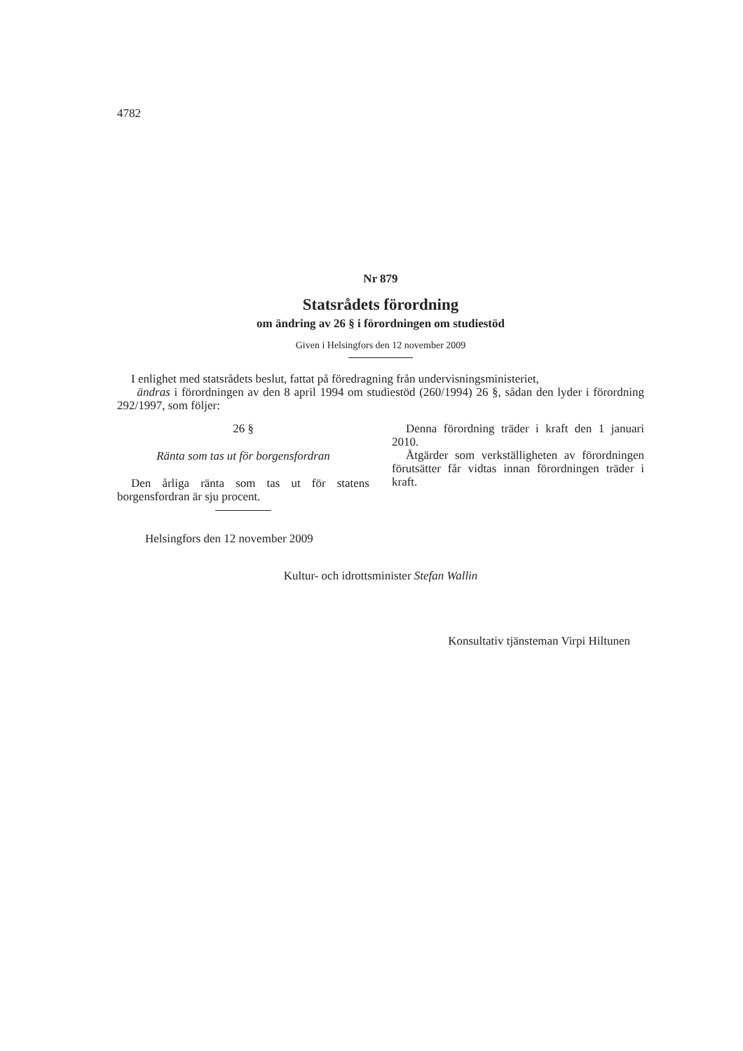4782
Nr 879
Statsrådets förordning
om ändring av 26 § i förordningen om studiestöd
Given i Helsingfors den 12 november 2009
I enlighet med statsrådets beslut, fattat på föredragning från undervisningsministeriet,
ändras i förordningen av den 8 april 1994 om studiestöd (260/1994) 26 §, sådan den lyder i förordning 292/1997, som följer:
26 §
Ränta som tas ut för borgensfordran
Den årliga ränta som tas ut för statens borgensfordran är sju procent.
Denna förordning träder i kraft den 1 januari 2010.
Åtgärder som verkställigheten av förordningen förutsätter får vidtas innan förordningen träder i kraft.
Helsingfors den 12 november 2009
Kultur- och idrottsminister Stefan Wallin
Konsultativ tjänsteman Virpi Hiltunen